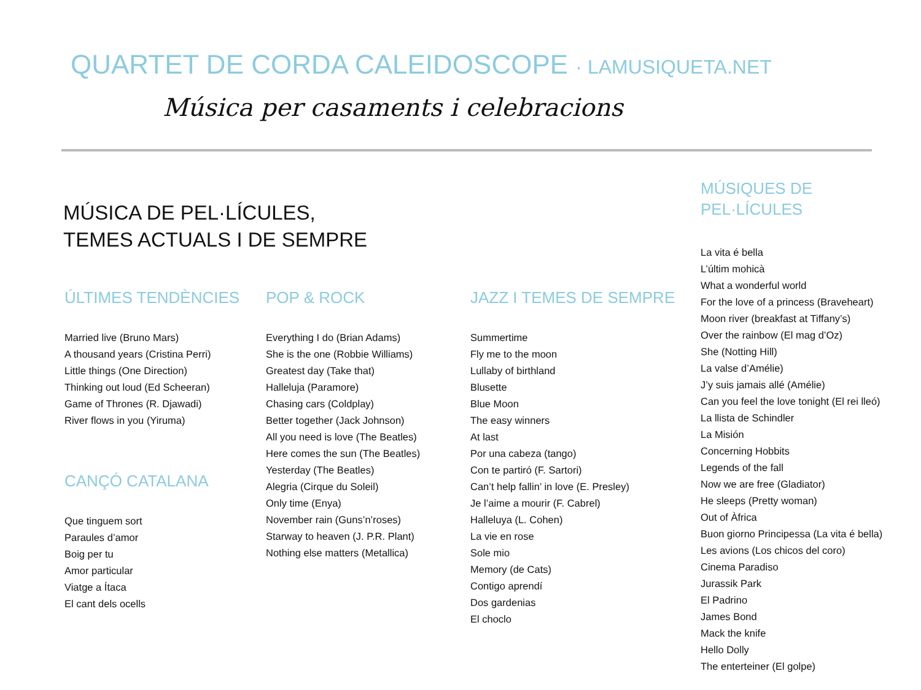QUARTET DE CORDA CALEIDOSCOPE · LAMUSIQUETA.NET
Música per casaments i celebracions
MÚSICA DE PEL·LÍCULES,
TEMES ACTUALS I DE SEMPRE
ÚLTIMES TENDÈNCIES
Married live (Bruno Mars)
A thousand years (Cristina Perri)
Little things (One Direction)
Thinking out loud (Ed Scheeran)
Game of Thrones (R. Djawadi)
River flows in you (Yiruma)
CANÇÓ CATALANA
Que tinguem sort
Paraules d’amor
Boig per tu
Amor particular
Viatge a Ítaca
El cant dels ocells
POP & ROCK
Everything I do (Brian Adams)
She is the one (Robbie Williams)
Greatest day (Take that)
Halleluja (Paramore)
Chasing cars (Coldplay)
Better together (Jack Johnson)
All you need is love (The Beatles)
Here comes the sun (The Beatles)
Yesterday (The Beatles)
Alegria (Cirque du Soleil)
Only time (Enya)
November rain (Guns’n’roses)
Starway to heaven (J. P.R. Plant)
Nothing else matters (Metallica)
JAZZ I TEMES DE SEMPRE
Summertime
Fly me to the moon
Lullaby of birthland
Blusette
Blue Moon
The easy winners
At last
Por una cabeza (tango)
Con te partiró (F. Sartori)
Can’t help fallin’ in love (E. Presley)
Je l’aime a mourir (F. Cabrel)
Halleluya (L. Cohen)
La vie en rose
Sole mio
Memory (de Cats)
Contigo aprendí
Dos gardenias
El choclo
MÚSIQUES DE
PEL·LÍCULES
La vita é bella
L’últim mohicà
What a wonderful world
For the love of a princess (Braveheart)
Moon river (breakfast at Tiffany’s)
Over the rainbow (El mag d’Oz)
She (Notting Hill)
La valse d’Amélie)
J’y suis jamais allé (Amélie)
Can you feel the love tonight (El rei lleó)
La llista de Schindler
La Misión
Concerning Hobbits
Legends of the fall
Now we are free (Gladiator)
He sleeps (Pretty woman)
Out of Àfrica
Buon giorno Principessa (La vita é bella)
Les avions (Los chicos del coro)
Cinema Paradiso
Jurassik Park
El Padrino
James Bond
Mack the knife
Hello Dolly
The enterteiner (El golpe)